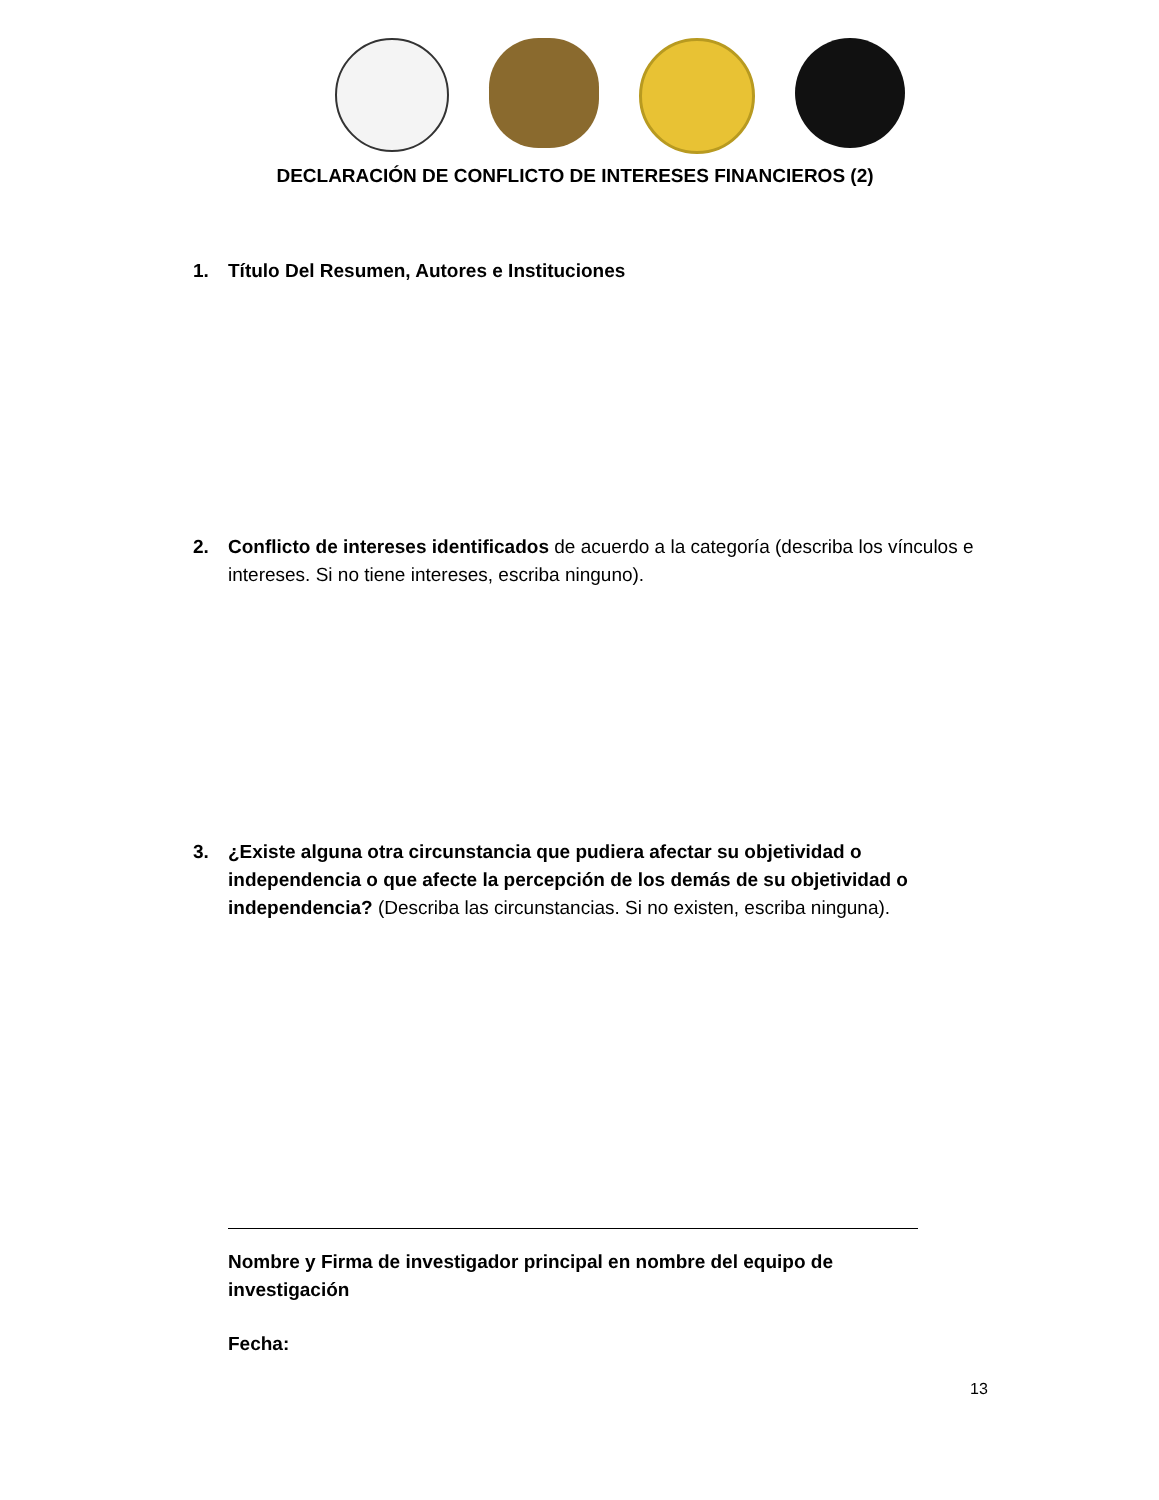DECLARACIÓN DE CONFLICTO DE INTERESES FINANCIEROS (2)
1. Título Del Resumen, Autores e Instituciones
2. Conflicto de intereses identificados de acuerdo a la categoría (describa los vínculos e intereses. Si no tiene intereses, escriba ninguno).
3. ¿Existe alguna otra circunstancia que pudiera afectar su objetividad o independencia o que afecte la percepción de los demás de su objetividad o independencia? (Describa las circunstancias. Si no existen, escriba ninguna).
Nombre y Firma de investigador principal en nombre del equipo de investigación
Fecha:
13